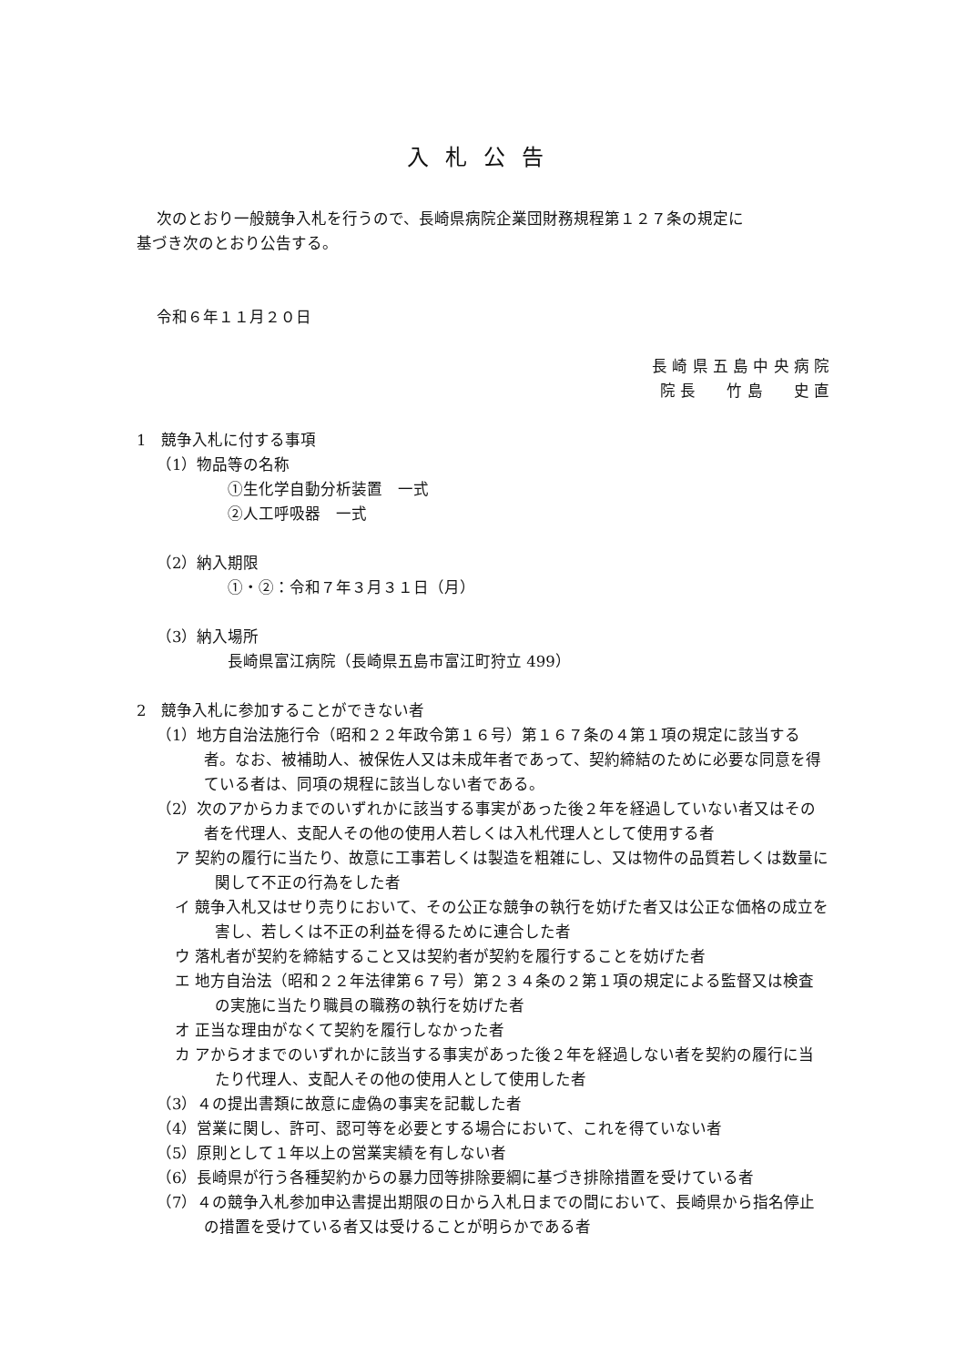入札公告
次のとおり一般競争入札を行うので、長崎県病院企業団財務規程第１２７条の規定に
基づき次のとおり公告する。
令和６年１１月２０日
長 崎 県 五 島 中 央 病 院
院 長　　竹 島　　史 直
1　競争入札に付する事項
（1）物品等の名称
①生化学自動分析装置　一式
②人工呼吸器　一式
（2）納入期限
①・②：令和７年３月３１日（月）
（3）納入場所
長崎県富江病院（長崎県五島市富江町狩立 499）
2　競争入札に参加することができない者
（1）地方自治法施行令（昭和２２年政令第１６号）第１６７条の４第１項の規定に該当する者。なお、被補助人、被保佐人又は未成年者であって、契約締結のために必要な同意を得ている者は、同項の規程に該当しない者である。
（2）次のアからカまでのいずれかに該当する事実があった後２年を経過していない者又はその者を代理人、支配人その他の使用人若しくは入札代理人として使用する者
ア 契約の履行に当たり、故意に工事若しくは製造を粗雑にし、又は物件の品質若しくは数量に関して不正の行為をした者
イ 競争入札又はせり売りにおいて、その公正な競争の執行を妨げた者又は公正な価格の成立を害し、若しくは不正の利益を得るために連合した者
ウ 落札者が契約を締結すること又は契約者が契約を履行することを妨げた者
エ 地方自治法（昭和２２年法律第６７号）第２３４条の２第１項の規定による監督又は検査の実施に当たり職員の職務の執行を妨げた者
オ 正当な理由がなくて契約を履行しなかった者
カ アからオまでのいずれかに該当する事実があった後２年を経過しない者を契約の履行に当たり代理人、支配人その他の使用人として使用した者
（3）４の提出書類に故意に虚偽の事実を記載した者
（4）営業に関し、許可、認可等を必要とする場合において、これを得ていない者
（5）原則として１年以上の営業実績を有しない者
（6）長崎県が行う各種契約からの暴力団等排除要綱に基づき排除措置を受けている者
（7）４の競争入札参加申込書提出期限の日から入札日までの間において、長崎県から指名停止の措置を受けている者又は受けることが明らかである者